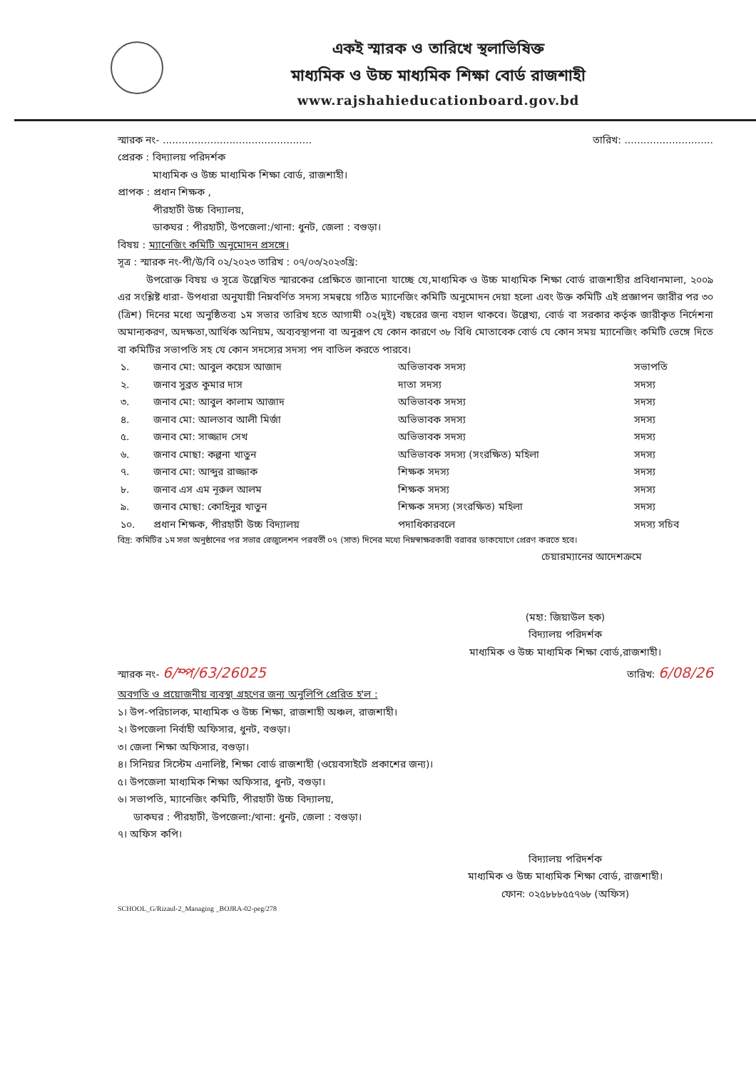একই স্মারক ও তারিখে স্থলাভিষিক্ত
মাধ্যমিক ও উচ্চ মাধ্যমিক শিক্ষা বোর্ড রাজশাহী
www.rajshahieducationboard.gov.bd
স্মারক নং- ............................................... তারিখ: ............................
প্রেরক : বিদ্যালয় পরিদর্শক
মাধ্যমিক ও উচ্চ মাধ্যমিক শিক্ষা বোর্ড, রাজশাহী।
প্রাপক : প্রধান শিক্ষক ,
পীরহাটী উচ্চ বিদ্যালয়,
ডাকঘর : পীরহাটী, উপজেলা:/থানা: ধুনট, জেলা : বগুড়া।
বিষয় : ম্যানেজিং কমিটি অনুমোদন প্রসঙ্গে।
সূত্র : স্মারক নং-পী/উ/বি ০২/২০২৩ তারিখ : ০৭/০৩/২০২৩খ্রি:
উপরোক্ত বিষয় ও সূত্রে উল্লেখিত স্মারকের প্রেক্ষিতে জানানো যাচ্ছে যে,মাধ্যমিক ও উচ্চ মাধ্যমিক শিক্ষা বোর্ড রাজশাহীর প্রবিধানমালা, ২০০৯ এর সংশ্লিষ্ট ধারা- উপধারা অনুযায়ী নিম্নবর্ণিত সদস্য সমন্বয়ে গঠিত ম্যানেজিং কমিটি অনুমোদন দেয়া হলো এবং উক্ত কমিটি এই প্রজ্ঞাপন জারীর পর ৩০ (ত্রিশ) দিনের মধ্যে অনুষ্ঠিতব্য ১ম সভার তারিখ হতে আগামী ০২(দুই) বছরের জন্য বহাল থাকবে। উল্লেখ্য, বোর্ড বা সরকার কর্তৃক জারীকৃত নির্দেশনা অমান্যকরণ, অদক্ষতা,আর্থিক অনিয়ম, অব্যবস্থাপনা বা অনুরূপ যে কোন কারণে ৩৮ বিধি মোতাবেক বোর্ড যে কোন সময় ম্যানেজিং কমিটি ভেঙ্গে দিতে বা কমিটির সভাপতি সহ যে কোন সদস্যের সদস্য পদ বাতিল করতে পারবে।
| ১. | জনাব মো: আবুল কয়েস আজাদ | অভিভাবক সদস্য | সভাপতি |
| ২. | জনাব সুব্রত কুমার দাস | দাতা সদস্য | সদস্য |
| ৩. | জনাব মো: আবুল কালাম আজাদ | অভিভাবক সদস্য | সদস্য |
| ৪. | জনাব মো: আলতাব আলী মির্জা | অভিভাবক সদস্য | সদস্য |
| ৫. | জনাব মো: সাজ্জাদ সেখ | অভিভাবক সদস্য | সদস্য |
| ৬. | জনাব মোছা: কল্পনা খাতুন | অভিভাবক সদস্য (সংরক্ষিত) মহিলা | সদস্য |
| ৭. | জনাব মো: আব্দুর রাজ্জাক | শিক্ষক সদস্য | সদস্য |
| ৮. | জনাব এস এম নূরুল আলম | শিক্ষক সদস্য | সদস্য |
| ৯. | জনাব মোছা: কোহিনুর খাতুন | শিক্ষক সদস্য (সংরক্ষিত) মহিলা | সদস্য |
| ১০. | প্রধান শিক্ষক, পীরহাটী উচ্চ বিদ্যালয় | পদাধিকারবলে | সদস্য সচিব |
বিদ্র: কমিটির ১ম সভা অনুষ্ঠানের পর সভার রেজুলেশন পরবর্তী ০৭ (সাত) দিনের মধ্যে নিম্নস্বাক্ষরকারী বরাবর ডাকযোগে প্রেরণ করতে হবে।
চেয়ারম্যানের আদেশক্রমে
(মহা: জিয়াউল হক)
বিদ্যালয় পরিদর্শক
মাধ্যমিক ও উচ্চ মাধ্যমিক শিক্ষা বোর্ড,রাজশাহী।
স্মারক নং- 6/ম্প/63/26025 তারিখ: 6/08/26
অবগতি ও প্রয়োজনীয় ব্যবস্থা গ্রহণের জন্য অনুলিপি প্রেরিত হ'ল :
১। উপ-পরিচালক, মাধ্যমিক ও উচ্চ শিক্ষা, রাজশাহী অঞ্চল, রাজশাহী।
২। উপজেলা নির্বাহী অফিসার, ধুনট, বগুড়া।
৩। জেলা শিক্ষা অফিসার, বগুড়া।
৪। সিনিয়র সিস্টেম এনালিষ্ট, শিক্ষা বোর্ড রাজশাহী (ওয়েবসাইটে প্রকাশের জন্য)।
৫। উপজেলা মাধ্যমিক শিক্ষা অফিসার, ধুনট, বগুড়া।
৬। সভাপতি, ম্যানেজিং কমিটি, পীরহাটী উচ্চ বিদ্যালয়,
ডাকঘর : পীরহাটী, উপজেলা:/থানা: ধুনট, জেলা : বগুড়া।
৭। অফিস কপি।
বিদ্যালয় পরিদর্শক
মাধ্যমিক ও উচ্চ মাধ্যমিক শিক্ষা বোর্ড, রাজশাহী।
ফোন: ০২৫৮৮৮৫৫৭৬৮ (অফিস)
SCHOOL_G/Rizaul-2_Managing _BOJRA-02-peg/278